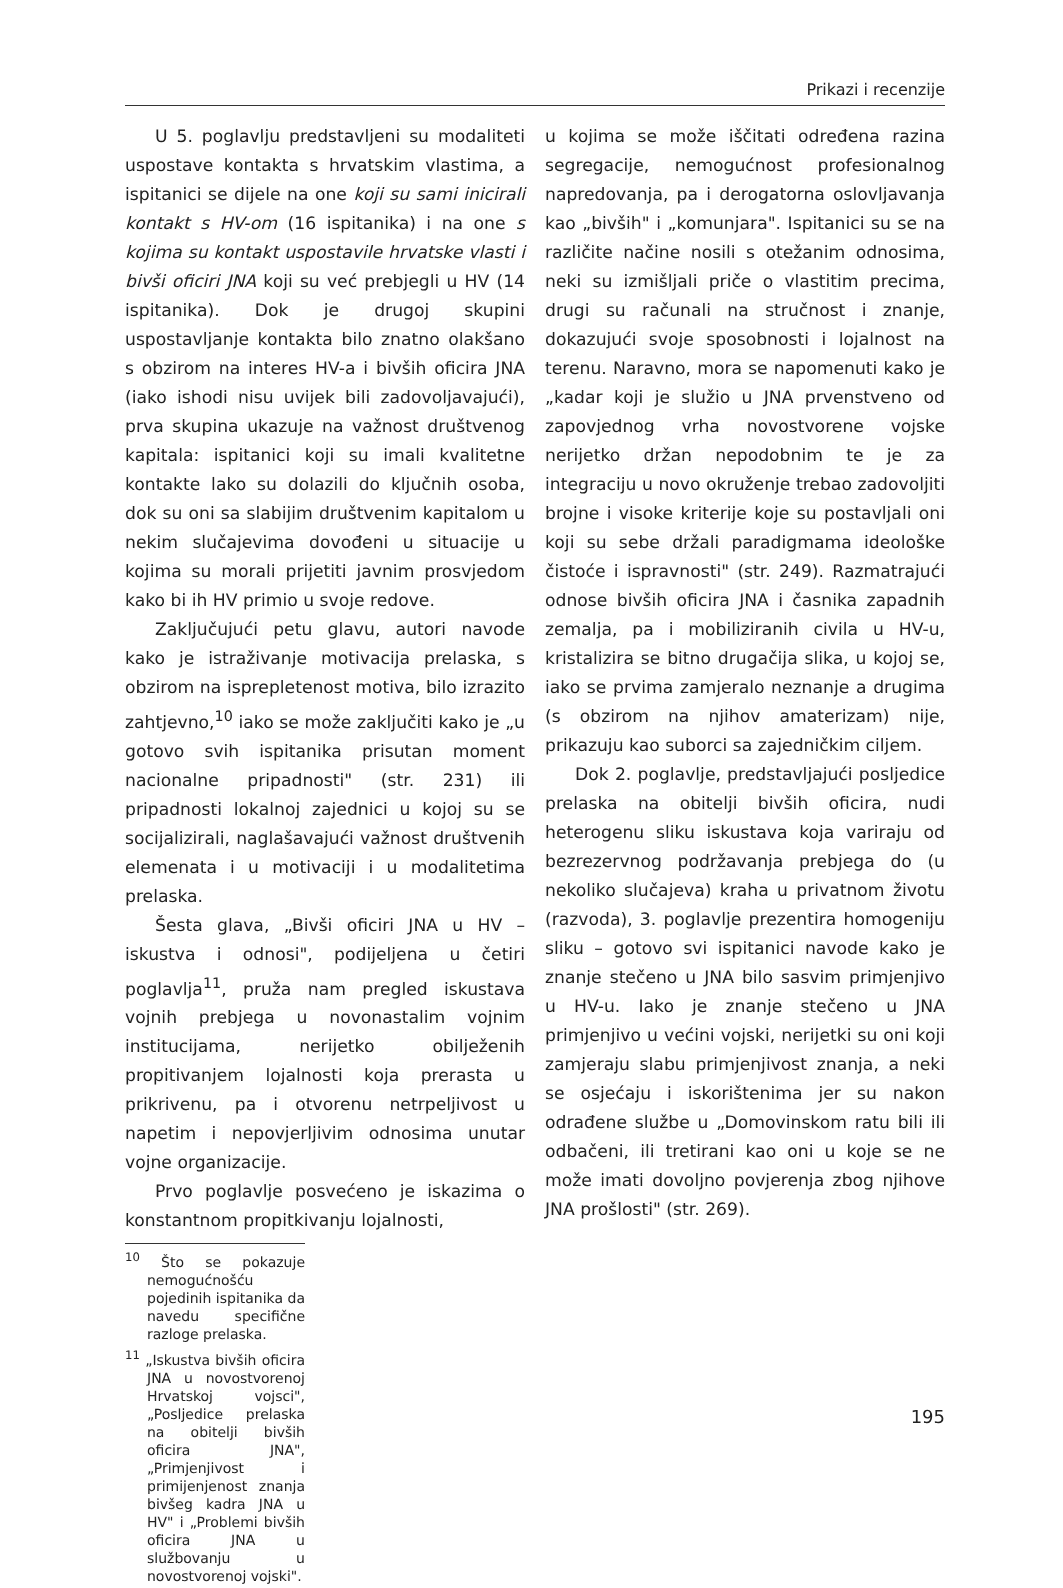Prikazi i recenzije
U 5. poglavlju predstavljeni su modaliteti uspostave kontakta s hrvatskim vlastima, a ispitanici se dijele na one koji su sami inicirali kontakt s HV-om (16 ispitanika) i na one s kojima su kontakt uspostavile hrvatske vlasti i bivši oficiri JNA koji su već prebjegli u HV (14 ispitanika). Dok je drugoj skupini uspostavljanje kontakta bilo znatno olakšano s obzirom na interes HV-a i bivših oficira JNA (iako ishodi nisu uvijek bili zadovoljavajući), prva skupina ukazuje na važnost društvenog kapitala: ispitanici koji su imali kvalitetne kontakte lako su dolazili do ključnih osoba, dok su oni sa slabijim društvenim kapitalom u nekim slučajevima dovođeni u situacije u kojima su morali prijetiti javnim prosvjedom kako bi ih HV primio u svoje redove.
Zaključujući petu glavu, autori navode kako je istraživanje motivacija prelaska, s obzirom na ispreple­tenost motiva, bilo izrazito zahtjevno,<sup>10</sup> iako se može zaključiti kako je „u gotovo svih ispitanika prisutan moment nacionalne pripadnosti" (str. 231) ili pripadnosti lokalnoj zajednici u kojoj su se socijalizirali, naglašavajući važnost društvenih elemenata i u motivaciji i u modalitetima prelaska.
Šesta glava, „Bivši oficiri JNA u HV – iskustva i odnosi", podijeljena u četiri poglavlja<sup>11</sup>, pruža nam pregled iskustava vojnih prebjega u novonastalim vojnim institucijama, nerijetko obilježenih propitivanjem lojalnosti koja prerasta u prikrivenu, pa i otvorenu netrpeljivost u napetim i nepovjerljivim odnosima unutar vojne organizacije.
Prvo poglavlje posvećeno je iskazima o konstantnom propitkivanju lojalnosti,
<sup>10</sup> Što se pokazuje nemogućnošću pojedinih ispitanika da navedu specifične razloge prelaska.
<sup>11</sup> „Iskustva bivših oficira JNA u novostvorenoj Hrvatskoj vojsci", „Posljedice prelaska na obitelji bivših oficira JNA", „Primjenjivost i primijenjenost znanja bivšeg kadra JNA u HV" i „Problemi bivših oficira JNA u službovanju u novostvorenoj vojski".
u kojima se može iščitati određena razina segregacije, nemogućnost profesionalnog napredovanja, pa i derogatorna oslovljavanja kao „bivših" i „komunjara". Ispitanici su se na različite načine nosili s otežanim odnosima, neki su izmišljali priče o vlastitim precima, drugi su računali na stručnost i znanje, dokazujući svoje sposobnosti i lojalnost na terenu. Naravno, mora se napomenuti kako je „kadar koji je služio u JNA prvenstveno od zapovjednog vrha novostvorene vojske nerijetko držan nepodobnim te je za integraciju u novo okruženje trebao zadovoljiti brojne i visoke kriterije koje su postavljali oni koji su sebe držali paradigmama ideološke čistoće i ispravnosti" (str. 249). Razmatrajući odnose bivših oficira JNA i časnika zapadnih zemalja, pa i mobiliziranih civila u HV-u, kristalizira se bitno drugačija slika, u kojoj se, iako se prvima zamjeralo neznanje a drugima (s obzirom na njihov amaterizam) nije, prikazuju kao suborci sa zajedničkim ciljem.
Dok 2. poglavlje, predstavljajući posljedice prelaska na obitelji bivših oficira, nudi heterogenu sliku iskustava koja variraju od bezrezervnog podržavanja prebjega do (u nekoliko slučajeva) kraha u privatnom životu (razvoda), 3. poglavlje prezentira homogeniju sliku – gotovo svi ispitanici navode kako je znanje stečeno u JNA bilo sasvim primjenjivo u HV-u. Iako je znanje stečeno u JNA primjenjivo u većini vojski, nerijetki su oni koji zamjeraju slabu primjenjivost znanja, a neki se osjećaju i iskorištenima jer su nakon odrađene službe u „Domovinskom ratu bili ili odbačeni, ili tretirani kao oni u koje se ne može imati dovoljno povjerenja zbog njihove JNA prošlosti" (str. 269).
195